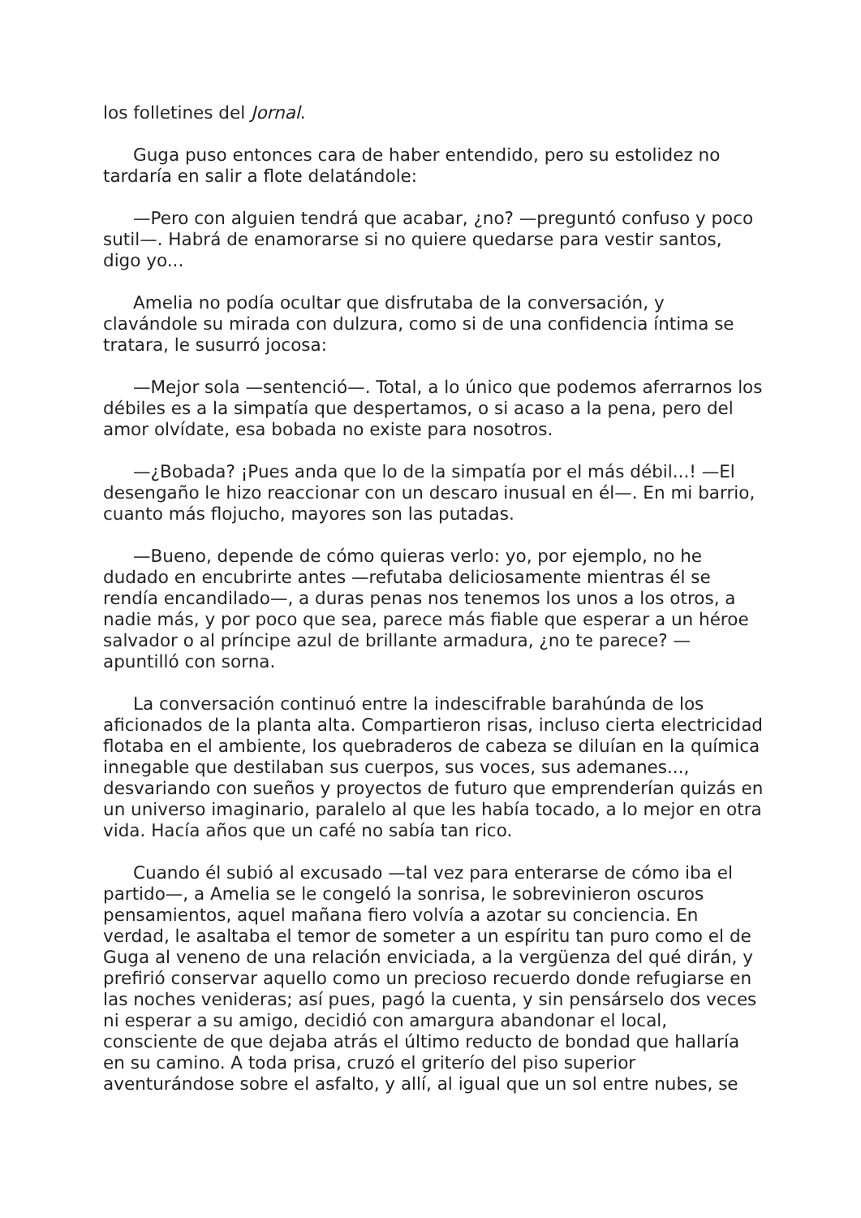los folletines del Jornal.
Guga puso entonces cara de haber entendido, pero su estolidez no tardaría en salir a flote delatándole:
—Pero con alguien tendrá que acabar, ¿no? —preguntó confuso y poco sutil—. Habrá de enamorarse si no quiere quedarse para vestir santos, digo yo...
Amelia no podía ocultar que disfrutaba de la conversación, y clavándole su mirada con dulzura, como si de una confidencia íntima se tratara, le susurró jocosa:
—Mejor sola —sentenció—. Total, a lo único que podemos aferrarnos los débiles es a la simpatía que despertamos, o si acaso a la pena, pero del amor olvídate, esa bobada no existe para nosotros.
—¿Bobada? ¡Pues anda que lo de la simpatía por el más débil...! —El desengaño le hizo reaccionar con un descaro inusual en él—. En mi barrio, cuanto más flojucho, mayores son las putadas.
—Bueno, depende de cómo quieras verlo: yo, por ejemplo, no he dudado en encubrirte antes —refutaba deliciosamente mientras él se rendía encandilado—, a duras penas nos tenemos los unos a los otros, a nadie más, y por poco que sea, parece más fiable que esperar a un héroe salvador o al príncipe azul de brillante armadura, ¿no te parece? —apuntilló con sorna.
La conversación continuó entre la indescifrable barahúnda de los aficionados de la planta alta. Compartieron risas, incluso cierta electricidad flotaba en el ambiente, los quebraderos de cabeza se diluían en la química innegable que destilaban sus cuerpos, sus voces, sus ademanes..., desvariando con sueños y proyectos de futuro que emprenderían quizás en un universo imaginario, paralelo al que les había tocado, a lo mejor en otra vida. Hacía años que un café no sabía tan rico.
Cuando él subió al excusado —tal vez para enterarse de cómo iba el partido—, a Amelia se le congeló la sonrisa, le sobrevinieron oscuros pensamientos, aquel mañana fiero volvía a azotar su conciencia. En verdad, le asaltaba el temor de someter a un espíritu tan puro como el de Guga al veneno de una relación enviciada, a la vergüenza del qué dirán, y prefirió conservar aquello como un precioso recuerdo donde refugiarse en las noches venideras; así pues, pagó la cuenta, y sin pensárselo dos veces ni esperar a su amigo, decidió con amargura abandonar el local, consciente de que dejaba atrás el último reducto de bondad que hallaría en su camino. A toda prisa, cruzó el griterío del piso superior aventurándose sobre el asfalto, y allí, al igual que un sol entre nubes, se